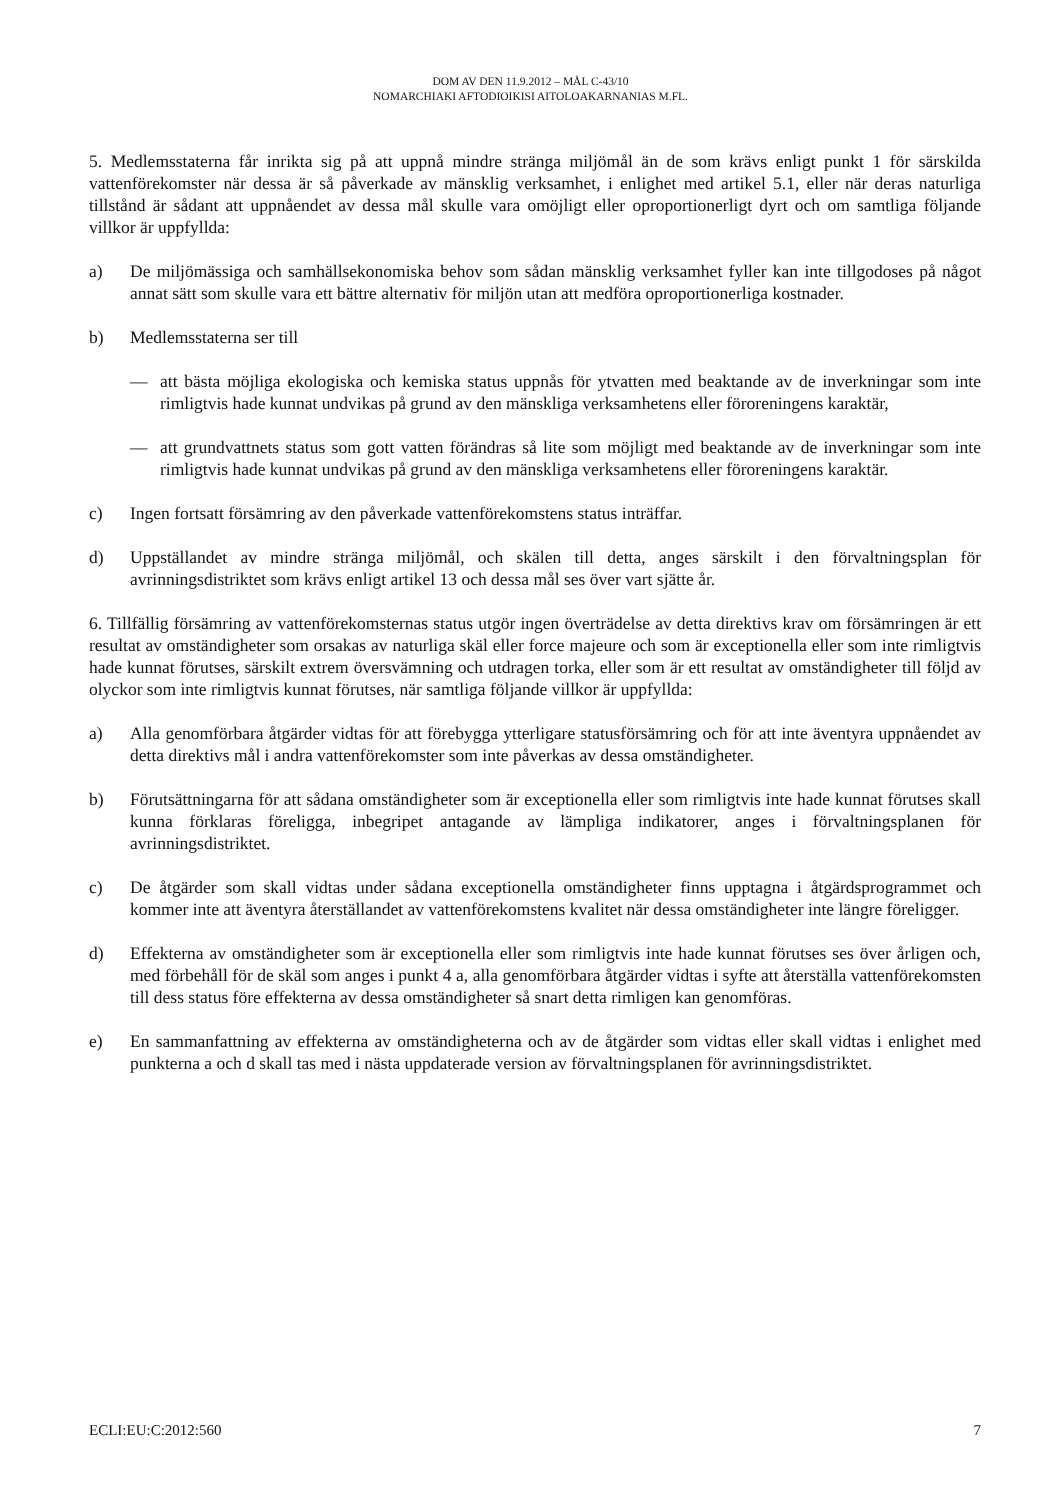DOM AV DEN 11.9.2012 – MÅL C-43/10
NOMARCHIAKI AFTODIOIKISI AITOLOAKARNANIAS M.FL.
5. Medlemsstaterna får inrikta sig på att uppnå mindre stränga miljömål än de som krävs enligt punkt 1 för särskilda vattenförekomster när dessa är så påverkade av mänsklig verksamhet, i enlighet med artikel 5.1, eller när deras naturliga tillstånd är sådant att uppnåendet av dessa mål skulle vara omöjligt eller oproportionerligt dyrt och om samtliga följande villkor är uppfyllda:
a) De miljömässiga och samhällsekonomiska behov som sådan mänsklig verksamhet fyller kan inte tillgodoses på något annat sätt som skulle vara ett bättre alternativ för miljön utan att medföra oproportionerliga kostnader.
b) Medlemsstaterna ser till
— att bästa möjliga ekologiska och kemiska status uppnås för ytvatten med beaktande av de inverkningar som inte rimligtvis hade kunnat undvikas på grund av den mänskliga verksamhetens eller föroreningens karaktär,
— att grundvattnets status som gott vatten förändras så lite som möjligt med beaktande av de inverkningar som inte rimligtvis hade kunnat undvikas på grund av den mänskliga verksamhetens eller föroreningens karaktär.
c) Ingen fortsatt försämring av den påverkade vattenförekomstens status inträffar.
d) Uppställandet av mindre stränga miljömål, och skälen till detta, anges särskilt i den förvaltningsplan för avrinningsdistriktet som krävs enligt artikel 13 och dessa mål ses över vart sjätte år.
6. Tillfällig försämring av vattenförekomsternas status utgör ingen överträdelse av detta direktivs krav om försämringen är ett resultat av omständigheter som orsakas av naturliga skäl eller force majeure och som är exceptionella eller som inte rimligtvis hade kunnat förutses, särskilt extrem översvämning och utdragen torka, eller som är ett resultat av omständigheter till följd av olyckor som inte rimligtvis kunnat förutses, när samtliga följande villkor är uppfyllda:
a) Alla genomförbara åtgärder vidtas för att förebygga ytterligare statusförsämring och för att inte äventyra uppnåendet av detta direktivs mål i andra vattenförekomster som inte påverkas av dessa omständigheter.
b) Förutsättningarna för att sådana omständigheter som är exceptionella eller som rimligtvis inte hade kunnat förutses skall kunna förklaras föreligga, inbegripet antagande av lämpliga indikatorer, anges i förvaltningsplanen för avrinningsdistriktet.
c) De åtgärder som skall vidtas under sådana exceptionella omständigheter finns upptagna i åtgärdsprogrammet och kommer inte att äventyra återställandet av vattenförekomstens kvalitet när dessa omständigheter inte längre föreligger.
d) Effekterna av omständigheter som är exceptionella eller som rimligtvis inte hade kunnat förutses ses över årligen och, med förbehåll för de skäl som anges i punkt 4 a, alla genomförbara åtgärder vidtas i syfte att återställa vattenförekomsten till dess status före effekterna av dessa omständigheter så snart detta rimligen kan genomföras.
e) En sammanfattning av effekterna av omständigheterna och av de åtgärder som vidtas eller skall vidtas i enlighet med punkterna a och d skall tas med i nästa uppdaterade version av förvaltningsplanen för avrinningsdistriktet.
ECLI:EU:C:2012:560 7